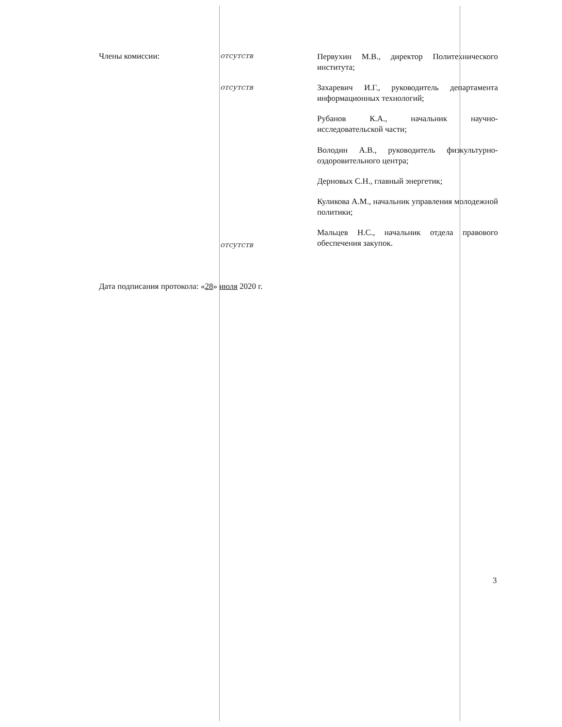Члены комиссии:
отсутств
отсутств
отсутств
Первухин М.В., директор Политехнического института;
Захаревич И.Г., руководитель департамента информационных технологий;
Рубанов К.А., начальник научно-исследовательской части;
Володин А.В., руководитель физкультурно-оздоровительного центра;
Дерновых С.Н., главный энергетик;
Куликова А.М., начальник управления молодежной политики;
Мальцев Н.С., начальник отдела правового обеспечения закупок.
Дата подписания протокола: «28» июля 2020 г.
3